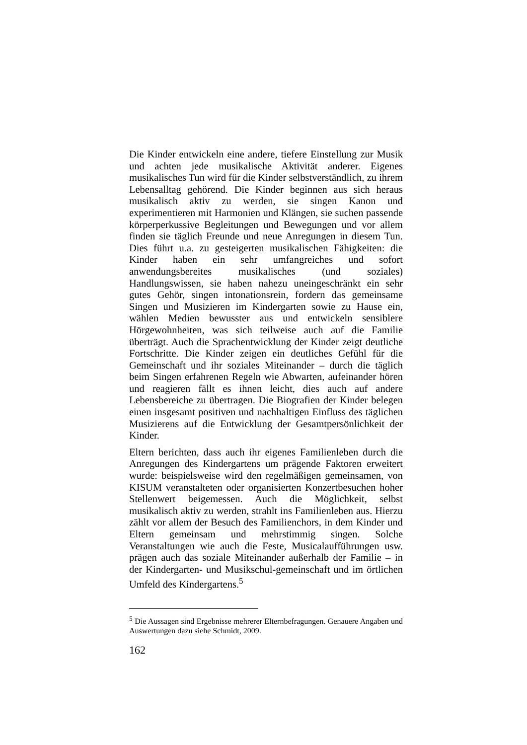Die Kinder entwickeln eine andere, tiefere Einstellung zur Musik und achten jede musikalische Aktivität anderer. Eigenes musikalisches Tun wird für die Kinder selbstverständlich, zu ihrem Lebensalltag gehörend. Die Kinder beginnen aus sich heraus musikalisch aktiv zu werden, sie singen Kanon und experimentieren mit Harmonien und Klängen, sie suchen passende körperperkussive Begleitungen und Bewegungen und vor allem finden sie täglich Freunde und neue Anregungen in diesem Tun. Dies führt u.a. zu gesteigerten musikalischen Fähigkeiten: die Kinder haben ein sehr umfangreiches und sofort anwendungsbereites musikalisches (und soziales) Handlungswissen, sie haben nahezu uneingeschränkt ein sehr gutes Gehör, singen intonationsrein, fordern das gemeinsame Singen und Musizieren im Kindergarten sowie zu Hause ein, wählen Medien bewusster aus und entwickeln sensiblere Hörgewohnheiten, was sich teilweise auch auf die Familie überträgt. Auch die Sprachentwicklung der Kinder zeigt deutliche Fortschritte. Die Kinder zeigen ein deutliches Gefühl für die Gemeinschaft und ihr soziales Miteinander – durch die täglich beim Singen erfahrenen Regeln wie Abwarten, aufeinander hören und reagieren fällt es ihnen leicht, dies auch auf andere Lebensbereiche zu übertragen. Die Biografien der Kinder belegen einen insgesamt positiven und nachhaltigen Einfluss des täglichen Musizierens auf die Entwicklung der Gesamtpersönlichkeit der Kinder.
Eltern berichten, dass auch ihr eigenes Familienleben durch die Anregungen des Kindergartens um prägende Faktoren erweitert wurde: beispielsweise wird den regelmäßigen gemeinsamen, von KISUM veranstalteten oder organisierten Konzertbesuchen hoher Stellenwert beigemessen. Auch die Möglichkeit, selbst musikalisch aktiv zu werden, strahlt ins Familienleben aus. Hierzu zählt vor allem der Besuch des Familienchors, in dem Kinder und Eltern gemeinsam und mehrstimmig singen. Solche Veranstaltungen wie auch die Feste, Musicalaufführungen usw. prägen auch das soziale Miteinander außerhalb der Familie – in der Kindergarten- und Musikschul-gemeinschaft und im örtlichen Umfeld des Kindergartens.<sup>5</sup>
<sup>5</sup> Die Aussagen sind Ergebnisse mehrerer Elternbefragungen. Genauere Angaben und Auswertungen dazu siehe Schmidt, 2009.
162